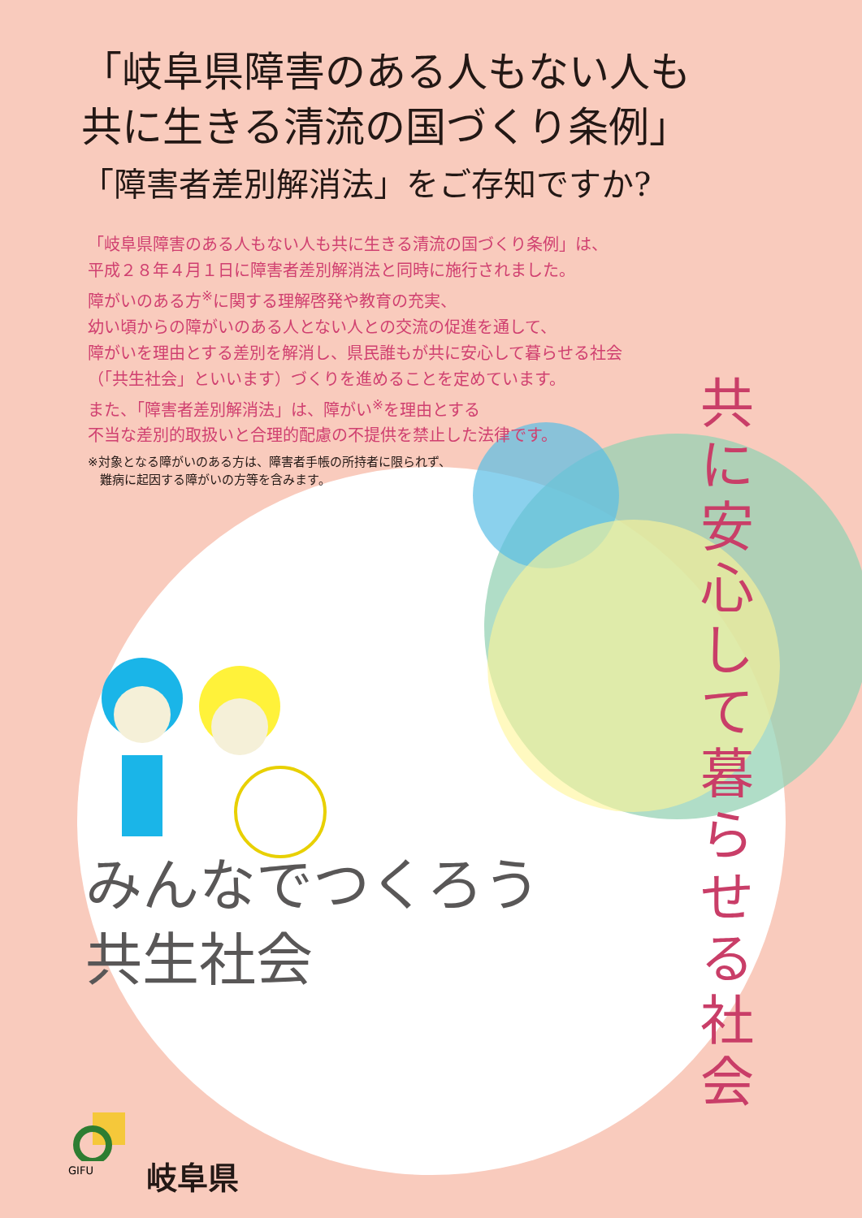「岐阜県障害のある人もない人も
共に生きる清流の国づくり条例」
「障害者差別解消法」をご存知ですか?
「岐阜県障害のある人もない人も共に生きる清流の国づくり条例」は、
平成２８年４月１日に障害者差別解消法と同時に施行されました。
障がいのある方<sup>※</sup>に関する理解啓発や教育の充実、
幼い頃からの障がいのある人とない人との交流の促進を通して、
障がいを理由とする差別を解消し、県民誰もが共に安心して暮らせる社会
（「共生社会」といいます）づくりを進めることを定めています。
また、「障害者差別解消法」は、障がい<sup>※</sup>を理由とする
不当な差別的取扱いと合理的配慮の不提供を禁止した法律です。
※対象となる障がいのある方は、障害者手帳の所持者に限られず、
　難病に起因する障がいの方等を含みます。
共に安心して暮らせる社会
みんなでつくろう
共生社会
GIFU
岐阜県